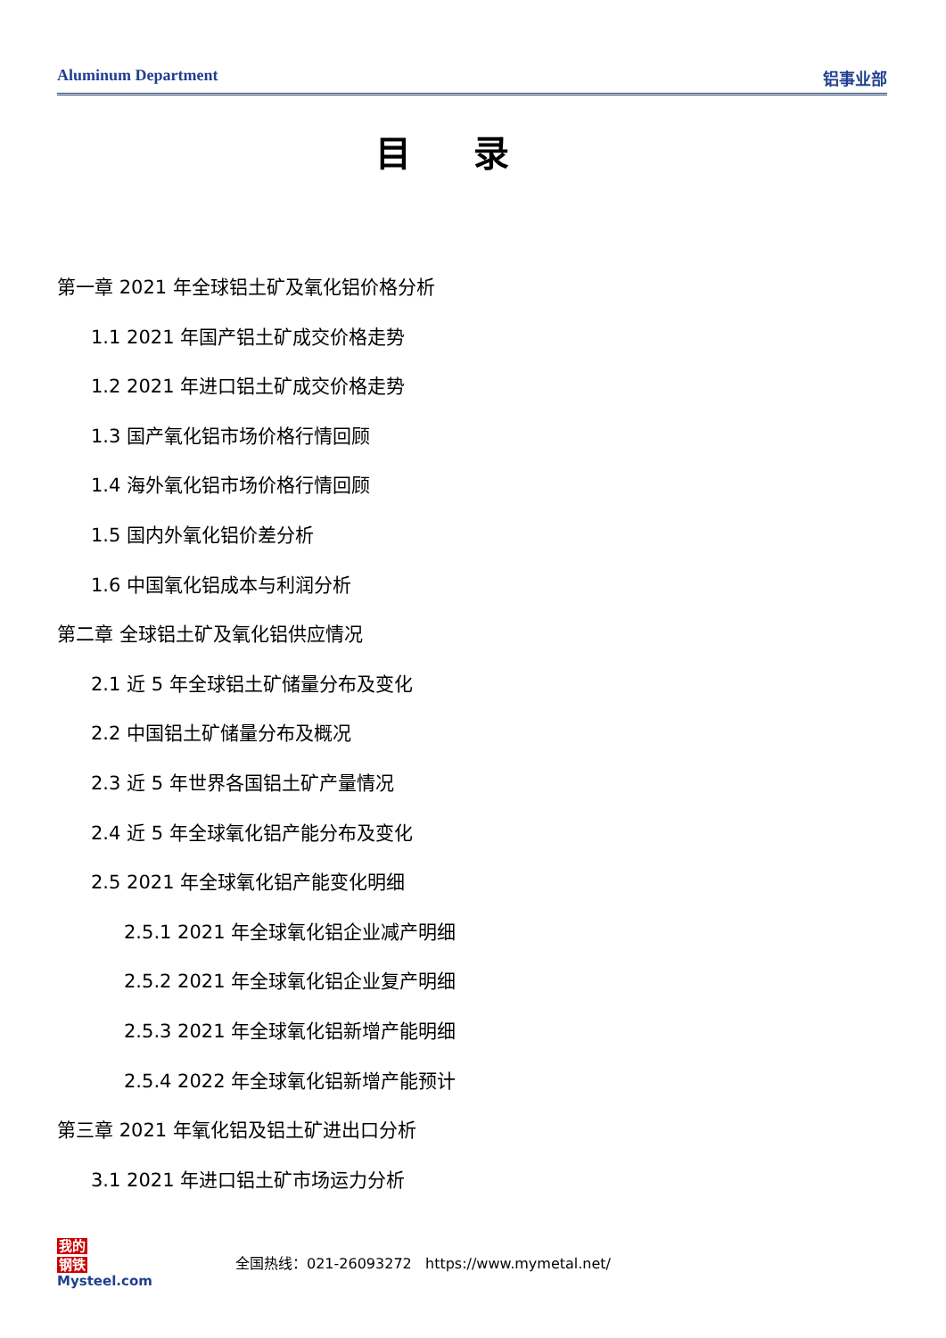Aluminum Department 铝事业部
目录
第一章 2021 年全球铝土矿及氧化铝价格分析
1.1 2021 年国产铝土矿成交价格走势
1.2 2021 年进口铝土矿成交价格走势
1.3 国产氧化铝市场价格行情回顾
1.4 海外氧化铝市场价格行情回顾
1.5 国内外氧化铝价差分析
1.6 中国氧化铝成本与利润分析
第二章 全球铝土矿及氧化铝供应情况
2.1 近 5 年全球铝土矿储量分布及变化
2.2 中国铝土矿储量分布及概况
2.3 近 5 年世界各国铝土矿产量情况
2.4 近 5 年全球氧化铝产能分布及变化
2.5 2021 年全球氧化铝产能变化明细
2.5.1 2021 年全球氧化铝企业减产明细
2.5.2 2021 年全球氧化铝企业复产明细
2.5.3 2021 年全球氧化铝新增产能明细
2.5.4 2022 年全球氧化铝新增产能预计
第三章 2021 年氧化铝及铝土矿进出口分析
3.1 2021 年进口铝土矿市场运力分析
我的
钢铁
Mysteel.com
全国热线：021-26093272 https://www.mymetal.net/